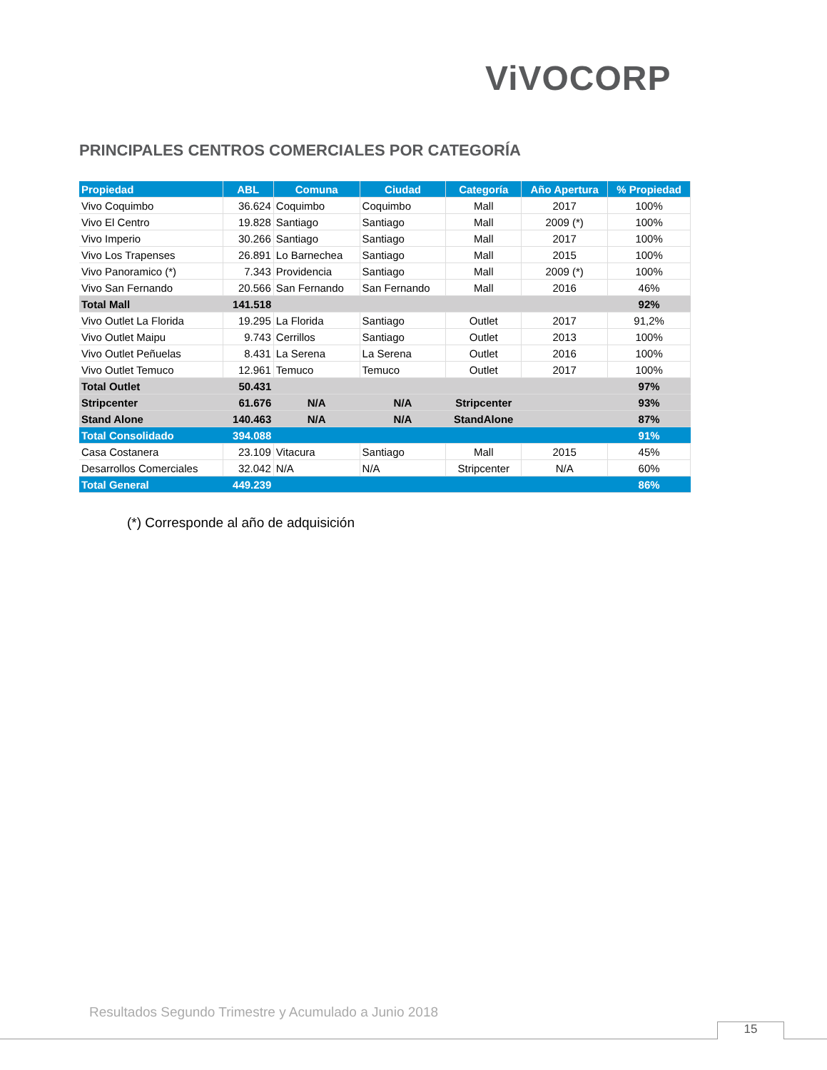ViVOCORP
PRINCIPALES CENTROS COMERCIALES POR CATEGORÍA
| Propiedad | ABL | Comuna | Ciudad | Categoría | Año Apertura | % Propiedad |
| --- | --- | --- | --- | --- | --- | --- |
| Vivo Coquimbo | 36.624 | Coquimbo | Coquimbo | Mall | 2017 | 100% |
| Vivo El Centro | 19.828 | Santiago | Santiago | Mall | 2009 (*) | 100% |
| Vivo Imperio | 30.266 | Santiago | Santiago | Mall | 2017 | 100% |
| Vivo Los Trapenses | 26.891 | Lo Barnechea | Santiago | Mall | 2015 | 100% |
| Vivo Panoramico (*) | 7.343 | Providencia | Santiago | Mall | 2009 (*) | 100% |
| Vivo San Fernando | 20.566 | San Fernando | San Fernando | Mall | 2016 | 46% |
| Total Mall | 141.518 | | | | | 92% |
| Vivo Outlet La Florida | 19.295 | La Florida | Santiago | Outlet | 2017 | 91,2% |
| Vivo Outlet Maipu | 9.743 | Cerrillos | Santiago | Outlet | 2013 | 100% |
| Vivo Outlet Peñuelas | 8.431 | La Serena | La Serena | Outlet | 2016 | 100% |
| Vivo Outlet Temuco | 12.961 | Temuco | Temuco | Outlet | 2017 | 100% |
| Total Outlet | 50.431 | | | | | 97% |
| Stripcenter | 61.676 | N/A | N/A | Stripcenter | | 93% |
| Stand Alone | 140.463 | N/A | N/A | StandAlone | | 87% |
| Total Consolidado | 394.088 | | | | | 91% |
| Casa Costanera | 23.109 | Vitacura | Santiago | Mall | 2015 | 45% |
| Desarrollos Comerciales | 32.042 | N/A | N/A | Stripcenter | N/A | 60% |
| Total General | 449.239 | | | | | 86% |
(*) Corresponde al año de adquisición
Resultados Segundo Trimestre y Acumulado a Junio 2018
15